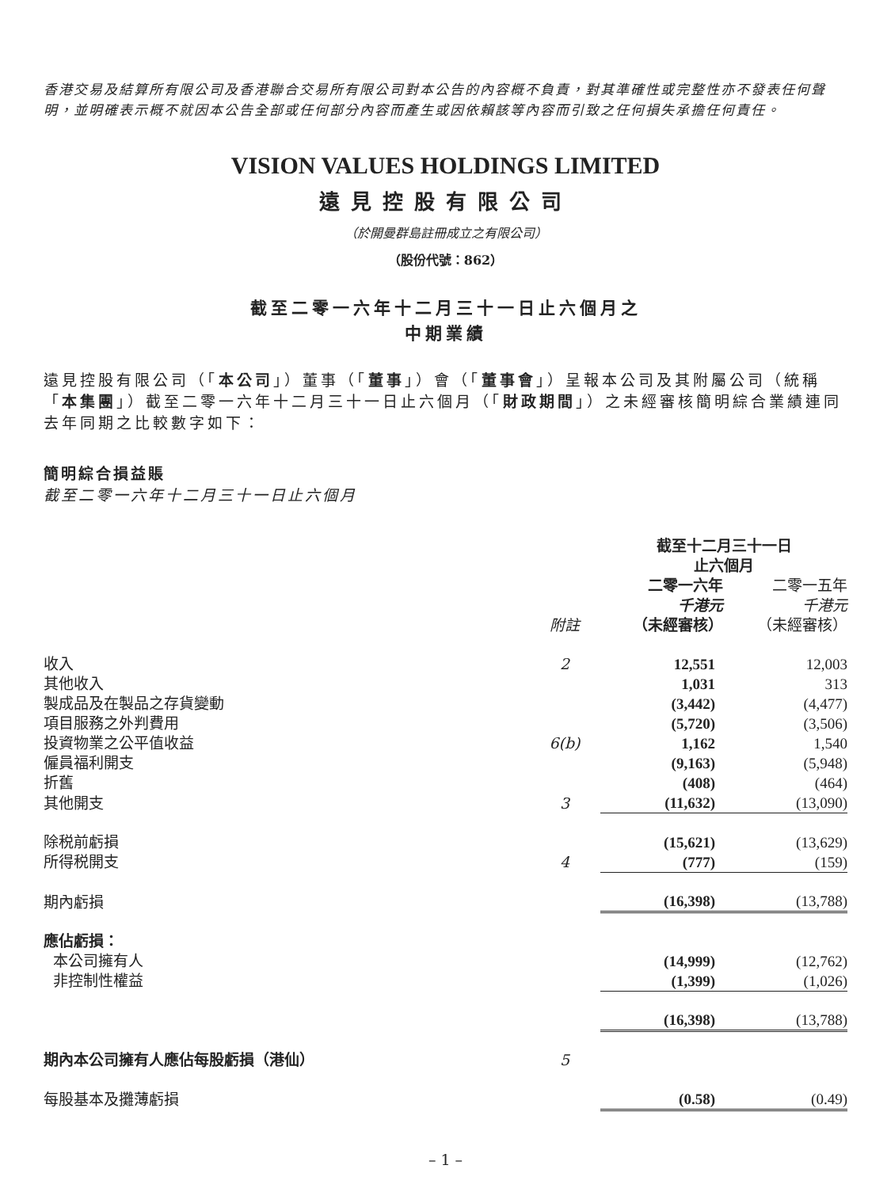香港交易及結算所有限公司及香港聯合交易所有限公司對本公告的內容概不負責，對其準確性或完整性亦不發表任何聲明，並明確表示概不就因本公告全部或任何部分內容而產生或因依賴該等內容而引致之任何損失承擔任何責任。
VISION VALUES HOLDINGS LIMITED
遠見控股有限公司
（於開曼群島註冊成立之有限公司）
（股份代號：862）
截至二零一六年十二月三十一日止六個月之
中期業績
遠見控股有限公司（「本公司」）董事（「董事」）會（「董事會」）呈報本公司及其附屬公司（統稱「本集團」）截至二零一六年十二月三十一日止六個月（「財政期間」）之未經審核簡明綜合業績連同去年同期之比較數字如下：
簡明綜合損益賬
截至二零一六年十二月三十一日止六個月
| | | 截至十二月三十一日 止六個月 | |
| | 附註 | 二零一六年 千港元 （未經審核） | 二零一五年 千港元 （未經審核） |
| 收入 | 2 | 12,551 | 12,003 |
| 其他收入 | | 1,031 | 313 |
| 製成品及在製品之存貨變動 | | (3,442) | (4,477) |
| 項目服務之外判費用 | | (5,720) | (3,506) |
| 投資物業之公平值收益 | 6(b) | 1,162 | 1,540 |
| 僱員福利開支 | | (9,163) | (5,948) |
| 折舊 | | (408) | (464) |
| 其他開支 | 3 | (11,632) | (13,090) |
| 除税前虧損 | | (15,621) | (13,629) |
| 所得税開支 | 4 | (777) | (159) |
| 期內虧損 | | (16,398) | (13,788) |
| 應佔虧損： | | | |
| 本公司擁有人 | | (14,999) | (12,762) |
| 非控制性權益 | | (1,399) | (1,026) |
| | | (16,398) | (13,788) |
| 期內本公司擁有人應佔每股虧損（港仙） | 5 | | |
| 每股基本及攤薄虧損 | | (0.58) | (0.49) |
– 1 –